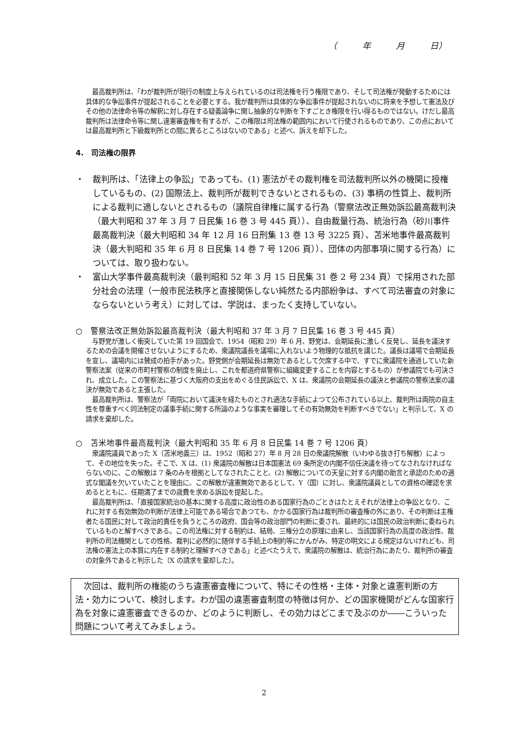（　　　年　　　月　　　日）
最高裁判所は、「わが裁判所が現行の制度上与えられているのは司法権を行う権限であり、そして司法権が発動するためには具体的な争訟事件が提起されることを必要とする。我が裁判所は具体的な争訟事件が提起されないのに将来を予想して憲法及びその他の法律命令等の解釈に対し存在する疑義論争に関し抽象的な判断を下すごとき権限を行い得るものではない。けだし最高裁判所は法律命令等に関し違憲審査権を有するが、この権限は司法権の範囲内において行使されるものであり、この点においては最高裁判所と下級裁判所との間に異るところはないのである」と述べ、訴えを却下した。
4.　司法権の限界
・　裁判所は、「法律上の争訟」であっても、(1) 憲法がその裁判権を司法裁判所以外の機関に授権しているもの、(2) 国際法上、裁判所が裁判できないとされるもの、(3) 事柄の性質上、裁判所による裁判に適しないとされるもの（議院自律権に属する行為（警察法改正無効訴訟最高裁判決（最大判昭和 37 年 3 月 7 日民集 16 巻 3 号 445 頁））、自由裁量行為、統治行為（砂川事件最高裁判決（最大判昭和 34 年 12 月 16 日刑集 13 巻 13 号 3225 頁）、苫米地事件最高裁判決（最大判昭和 35 年 6 月 8 日民集 14 巻 7 号 1206 頁））、団体の内部事項に関する行為）については、取り扱わない。
・　富山大学事件最高裁判決（最判昭和 52 年 3 月 15 日民集 31 巻 2 号 234 頁）で採用された部分社会の法理（一般市民法秩序と直接関係しない純然たる内部紛争は、すべて司法審査の対象にならないという考え）に対しては、学説は、まったく支持していない。
○　警察法改正無効訴訟最高裁判決（最大判昭和 37 年 3 月 7 日民集 16 巻 3 号 445 頁）
与野党が激しく衝突していた第 19 回国会で、1954（昭和 29）年 6 月、野党は、会期延長に激しく反発し、延長を議決するための会議を開催させないようにするため、衆議院議長を議場に入れないよう物理的な抵抗を講じた。議長は議場で会期延長を宣し、議場内には賛成の拍手があった。野党側が会期延長は無効であるとして欠席する中で、すでに衆議院を通過していた新警察法案（従来の市町村警察の制度を廃止し、これを都道府県警察に組織変更することを内容とするもの）が参議院でも可決され、成立した。この警察法に基づく大阪府の支出をめぐる住民訴訟で、X は、衆議院の会期延長の議決と参議院の警察法案の議決が無効であると主張した。
最高裁判所は、警察法が「両院において議決を経たものとされ適法な手続によつて公布されている以上、裁判所は両院の自主性を尊重すべく同法制定の議事手続に関する所論のような事実を審理してその有効無効を判断すべきでない」と判示して、X の請求を棄却した。
○　苫米地事件最高裁判決（最大判昭和 35 年 6 月 8 日民集 14 巻 7 号 1206 頁）
衆議院議員であった X（苫米地義三）は、1952（昭和 27）年 8 月 28 日の衆議院解散（いわゆる抜き打ち解散）によって、その地位を失った。そこで、X は、(1) 衆議院の解散は日本国憲法 69 条所定の内閣不信任決議を待ってなされなければならないのに、この解散は 7 条のみを根拠としてなされたことと、(2) 解散についての天皇に対する内閣の助言と承認のための適式な閣議を欠いていたことを理由に、この解散が違憲無効であるとして、Y（国）に対し、衆議院議員としての資格の確認を求めるとともに、任期満了までの歳費を求める訴訟を提起した。
最高裁判所は、「直接国家統治の基本に関する高度に政治性のある国家行為のごときはたとえそれが法律上の争訟となり、これに対する有効無効の判断が法律上可能である場合であつても、かかる国家行為は裁判所の審査権の外にあり、その判断は主権者たる国民に対して政治的責任を負うところの政府、国会等の政治部門の判断に委され、最終的には国民の政治判断に委ねられているものと解すべきである。この司法権に対する制約は、結局、三権分立の原理に由来し、当該国家行為の高度の政治性、裁判所の司法機関としての性格、裁判に必然的に随伴する手続上の制約等にかんがみ、特定の明文による規定はないけれども、司法権の憲法上の本質に内在する制約と理解すべきである」と述べたうえで、衆議院の解散は、統治行為にあたり、裁判所の審査の対象外であると判示した（X の請求を棄却した）。
次回は、裁判所の権能のうち違憲審査権について、特にその性格・主体・対象と違憲判断の方法・効力について、検討します。わが国の違憲審査制度の特徴は何か、どの国家機関がどんな国家行為を対象に違憲審査できるのか、どのように判断し、その効力はどこまで及ぶのか――こういった問題について考えてみましょう。
2